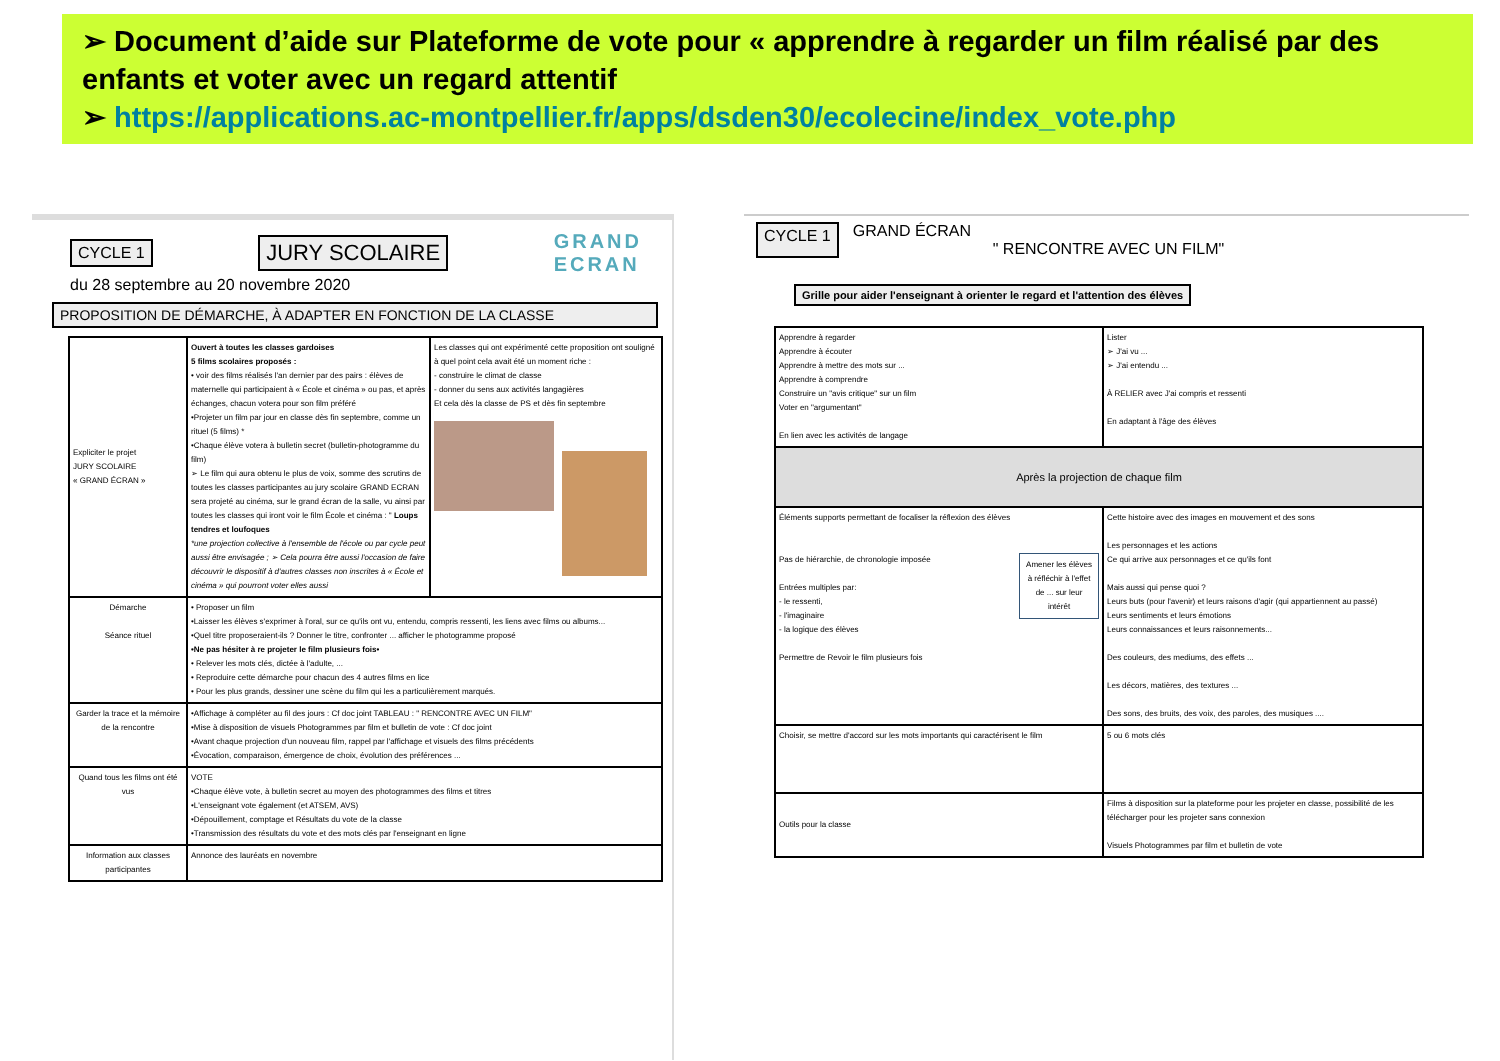➢ Document d’aide sur Plateforme de vote pour « apprendre à regarder un film réalisé par des enfants et voter avec un regard attentif
➢ https://applications.ac-montpellier.fr/apps/dsden30/ecolecine/index_vote.php
CYCLE 1 JURY SCOLAIRE GRAND
ECRAN
du 28 septembre au 20 novembre 2020
PROPOSITION DE DÉMARCHE, À ADAPTER EN FONCTION DE LA CLASSE
| Expliciter le projet JURY SCOLAIRE « GRAND ÉCRAN » | Ouvert à toutes les classes gardoises 5 films scolaires proposés : • voir des films réalisés l'an dernier par des pairs : élèves de maternelle qui participaient à « École et cinéma » ou pas, et après échanges, chacun votera pour son film préféré •Projeter un film par jour en classe dès fin septembre, comme un rituel (5 films) * •Chaque élève votera à bulletin secret (bulletin-photogramme du film) ➢ Le film qui aura obtenu le plus de voix, somme des scrutins de toutes les classes participantes au jury scolaire GRAND ECRAN sera projeté au cinéma, sur le grand écran de la salle, vu ainsi par toutes les classes qui iront voir le film École et cinéma : " Loups tendres et loufoques *une projection collective à l'ensemble de l'école ou par cycle peut aussi être envisagée ; ➢ Cela pourra être aussi l'occasion de faire découvrir le dispositif à d'autres classes non inscrites à « École et cinéma » qui pourront voter elles aussi | Les classes qui ont expérimenté cette proposition ont souligné à quel point cela avait été un moment riche : - construire le climat de classe - donner du sens aux activités langagières Et cela dès la classe de PS et dès fin septembre |
| Démarche Séance rituel | • Proposer un film •Laisser les élèves s'exprimer à l'oral, sur ce qu'ils ont vu, entendu, compris ressenti, les liens avec films ou albums... •Quel titre proposeraient-ils ? Donner le titre, confronter ... afficher le photogramme proposé •Ne pas hésiter à re projeter le film plusieurs fois• • Relever les mots clés, dictée à l'adulte, ... • Reproduire cette démarche pour chacun des 4 autres films en lice • Pour les plus grands, dessiner une scène du film qui les a particulièrement marqués. | |
| Garder la trace et la mémoire de la rencontre | •Affichage à compléter au fil des jours : Cf doc joint TABLEAU : " RENCONTRE AVEC UN FILM" •Mise à disposition de visuels Photogrammes par film et bulletin de vote : Cf doc joint •Avant chaque projection d'un nouveau film, rappel par l'affichage et visuels des films précédents •Évocation, comparaison, émergence de choix, évolution des préférences ... | |
| Quand tous les films ont été vus | VOTE •Chaque élève vote, à bulletin secret au moyen des photogrammes des films et titres •L'enseignant vote également (et ATSEM, AVS) •Dépouillement, comptage et Résultats du vote de la classe •Transmission des résultats du vote et des mots clés par l'enseignant en ligne | |
| Information aux classes participantes | Annonce des lauréats en novembre | |
CYCLE 1
GRAND ÉCRAN
" RENCONTRE AVEC UN FILM"
Grille pour aider l'enseignant à orienter le regard et l'attention des élèves
| Apprendre à regarder Apprendre à écouter Apprendre à mettre des mots sur ... Apprendre à comprendre Construire un "avis critique" sur un film Voter en "argumentant" En lien avec les activités de langage | Lister ➢ J'ai vu ... ➢ J'ai entendu ... À RELIER avec J'ai compris et ressenti En adaptant à l'âge des élèves |
| Après la projection de chaque film | |
| Éléments supports permettant de focaliser la réflexion des élèves Pas de hiérarchie, de chronologie imposée Amener les élèves à réfléchir à l'effet de ... sur leur intérêt Entrées multiples par: - le ressenti, - l'imaginaire - la logique des élèves Permettre de Revoir le film plusieurs fois | Cette histoire avec des images en mouvement et des sons Les personnages et les actions Ce qui arrive aux personnages et ce qu'ils font Mais aussi qui pense quoi ? Leurs buts (pour l'avenir) et leurs raisons d'agir (qui appartiennent au passé) Leurs sentiments et leurs émotions Leurs connaissances et leurs raisonnements... Des couleurs, des mediums, des effets ... Les décors, matières, des textures ... Des sons, des bruits, des voix, des paroles, des musiques .... |
| Choisir, se mettre d'accord sur les mots importants qui caractérisent le film | 5 ou 6 mots clés |
| Outils pour la classe | Films à disposition sur la plateforme pour les projeter en classe, possibilité de les télécharger pour les projeter sans connexion Visuels Photogrammes par film et bulletin de vote |